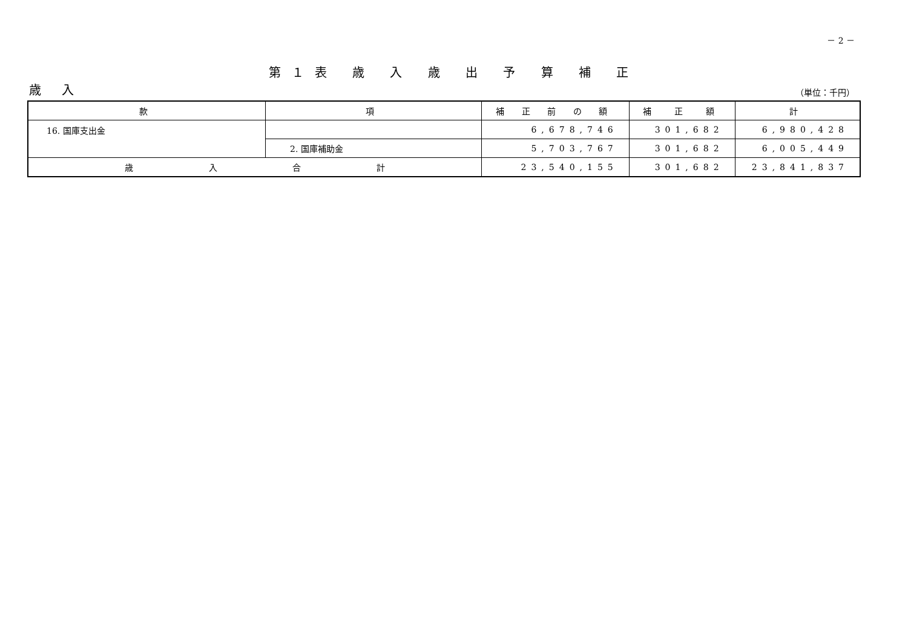－ 2 －
第１表 歳 入 歳 出 予 算 補 正
歳 入 （単位：千円）
| 款 | 項 | 補 正 前 の 額 | 補 正 額 | 計 |
| --- | --- | --- | --- | --- |
| 16. 国庫支出金 | | 6,678,746 | 301,682 | 6,980,428 |
| | 2. 国庫補助金 | 5,703,767 | 301,682 | 6,005,449 |
| 歳 入 合 計 | | 23,540,155 | 301,682 | 23,841,837 |